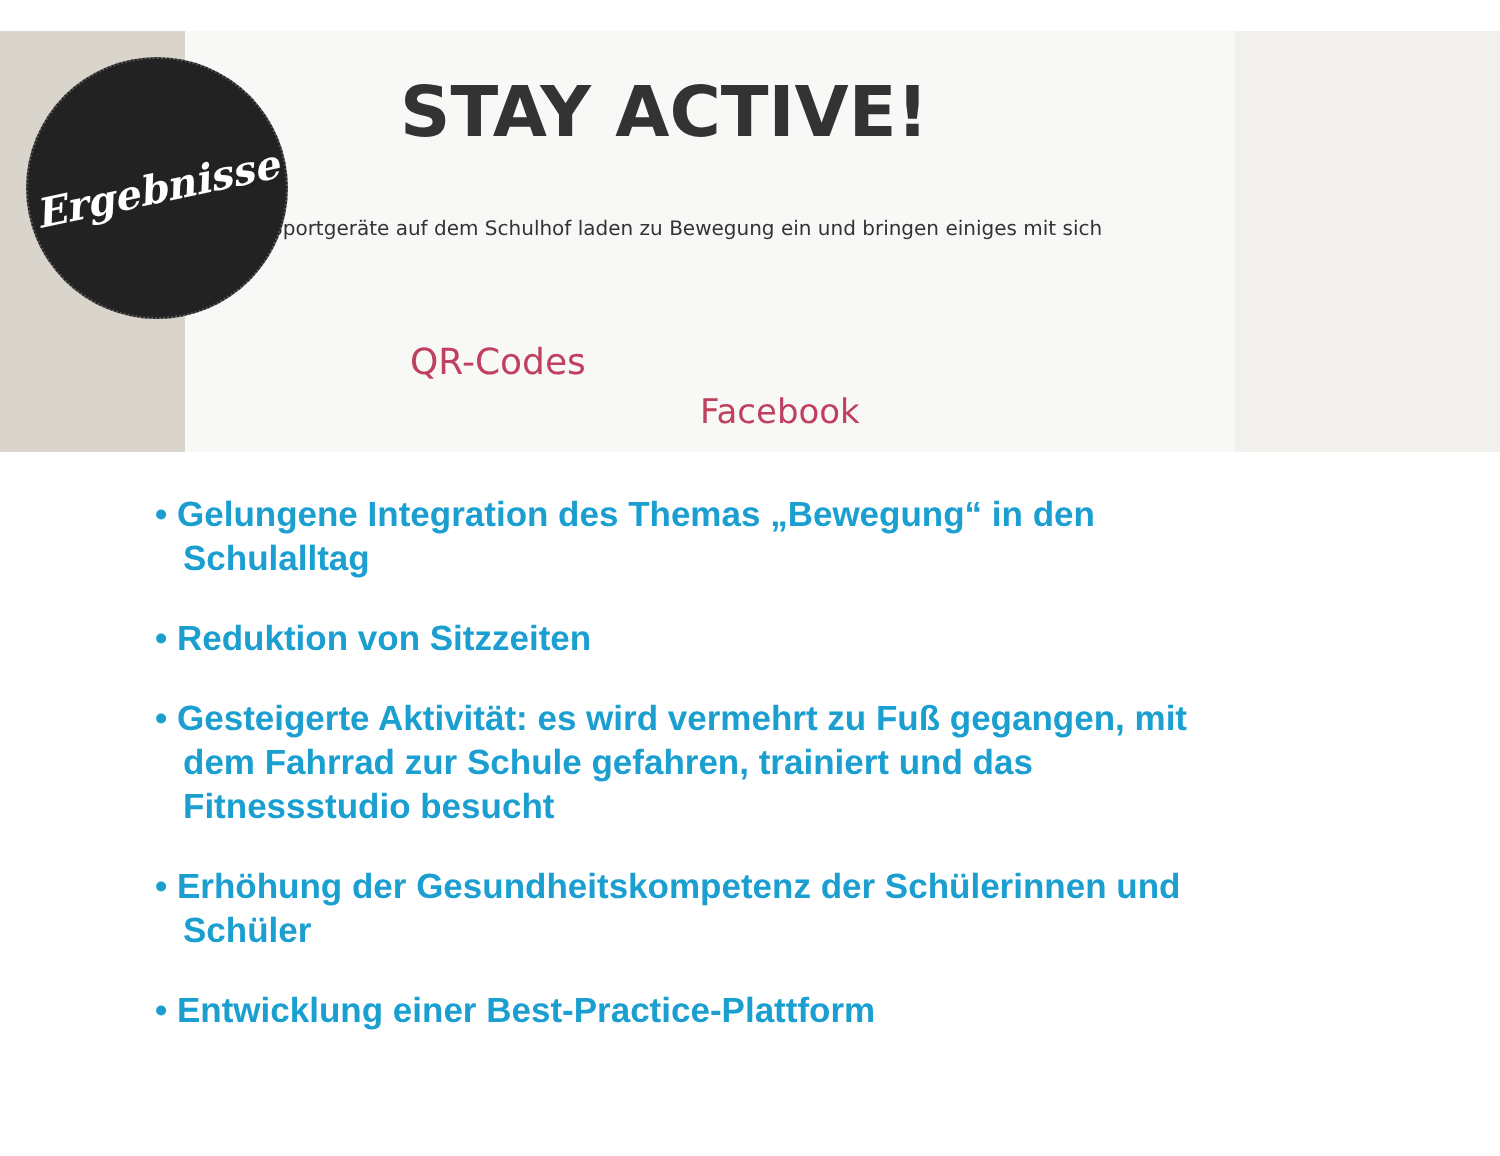STAY ACTIVE!
Sportgeräte auf dem Schulhof laden zu Bewegung ein und bringen einiges mit sich
QR-Codes
Facebook
Ergebnisse
• Gelungene Integration des Themas „Bewegung“ in den Schulalltag
• Reduktion von Sitzzeiten
• Gesteigerte Aktivität: es wird vermehrt zu Fuß gegangen, mit dem Fahrrad zur Schule gefahren, trainiert und das Fitnessstudio besucht
• Erhöhung der Gesundheitskompetenz der Schülerinnen und Schüler
• Entwicklung einer Best-Practice-Plattform